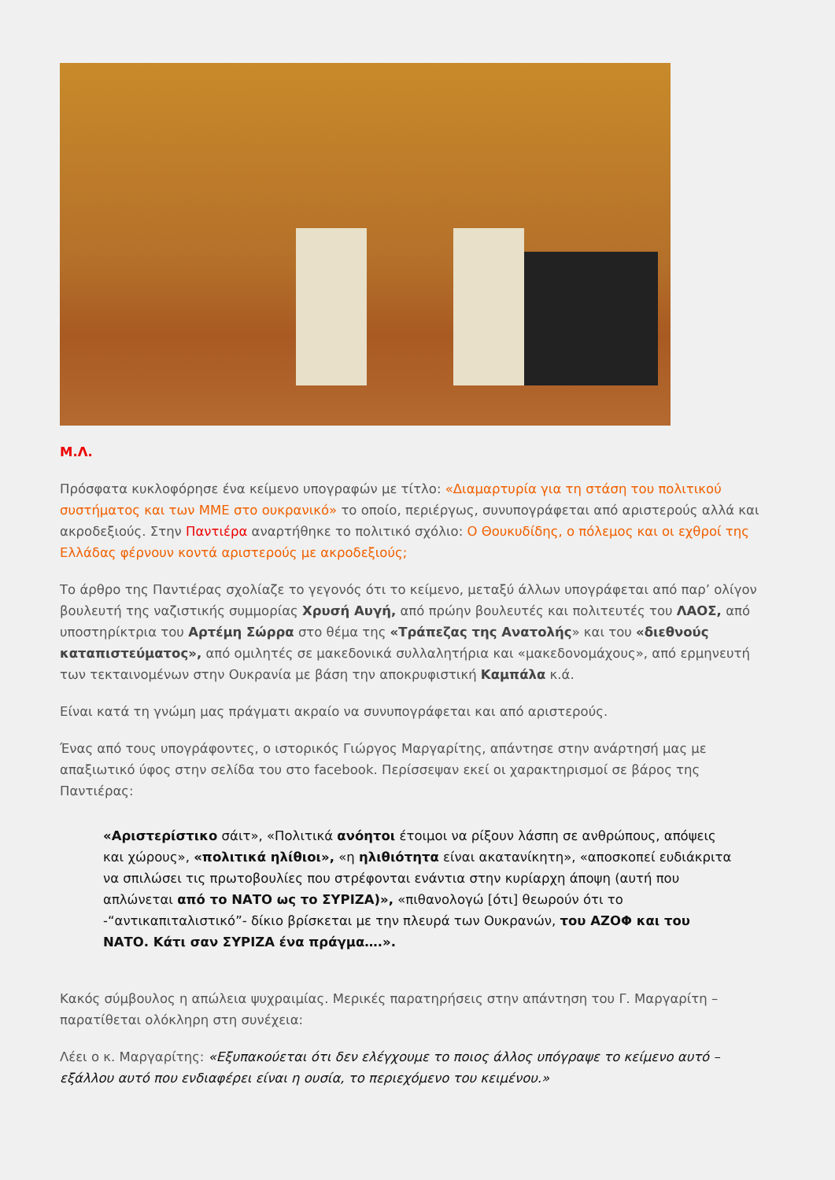Μ.Λ.
Πρόσφατα κυκλοφόρησε ένα κείμενο υπογραφών με τίτλο: «Διαμαρτυρία για τη στάση του πολιτικού συστήματος και των ΜΜΕ στο ουκρανικό» το οποίο, περιέργως, συνυπογράφεται από αριστερούς αλλά και ακροδεξιούς. Στην Παντιέρα αναρτήθηκε το πολιτικό σχόλιο: Ο Θουκυδίδης, ο πόλεμος και οι εχθροί της Ελλάδας φέρνουν κοντά αριστερούς με ακροδεξιούς;
Το άρθρο της Παντιέρας σχολίαζε το γεγονός ότι το κείμενο, μεταξύ άλλων υπογράφεται από παρ’ ολίγον βουλευτή της ναζιστικής συμμορίας Χρυσή Αυγή, από πρώην βουλευτές και πολιτευτές του ΛΑΟΣ, από υποστηρίκτρια του Αρτέμη Σώρρα στο θέμα της «Τράπεζας της Ανατολής» και του «διεθνούς καταπιστεύματος», από ομιλητές σε μακεδονικά συλλαλητήρια και «μακεδονομάχους», από ερμηνευτή των τεκταινομένων στην Ουκρανία με βάση την αποκρυφιστική Καμπάλα κ.ά.
Είναι κατά τη γνώμη μας πράγματι ακραίο να συνυπογράφεται και από αριστερούς.
Ένας από τους υπογράφοντες, ο ιστορικός Γιώργος Μαργαρίτης, απάντησε στην ανάρτησή μας με απαξιωτικό ύφος στην σελίδα του στο facebook. Περίσσεψαν εκεί οι χαρακτηρισμοί σε βάρος της Παντιέρας:
«Αριστερίστικο σάιτ», «Πολιτικά ανόητοι έτοιμοι να ρίξουν λάσπη σε ανθρώπους, απόψεις και χώρους», «πολιτικά ηλίθιοι», «η ηλιθιότητα είναι ακατανίκητη», «αποσκοπεί ευδιάκριτα να σπιλώσει τις πρωτοβουλίες που στρέφονται ενάντια στην κυρίαρχη άποψη (αυτή που απλώνεται από το ΝΑΤΟ ως το ΣΥΡΙΖΑ)», «πιθανολογώ [ότι] θεωρούν ότι το -“αντικαπιταλιστικό”- δίκιο βρίσκεται με την πλευρά των Ουκρανών, του ΑΖΟΦ και του ΝΑΤΟ. Κάτι σαν ΣΥΡΙΖΑ ένα πράγμα….».
Κακός σύμβουλος η απώλεια ψυχραιμίας. Μερικές παρατηρήσεις στην απάντηση του Γ. Μαργαρίτη –παρατίθεται ολόκληρη στη συνέχεια:
Λέει ο κ. Μαργαρίτης: «Εξυπακούεται ότι δεν ελέγχουμε το ποιος άλλος υπόγραψε το κείμενο αυτό – εξάλλου αυτό που ενδιαφέρει είναι η ουσία, το περιεχόμενο του κειμένου.»